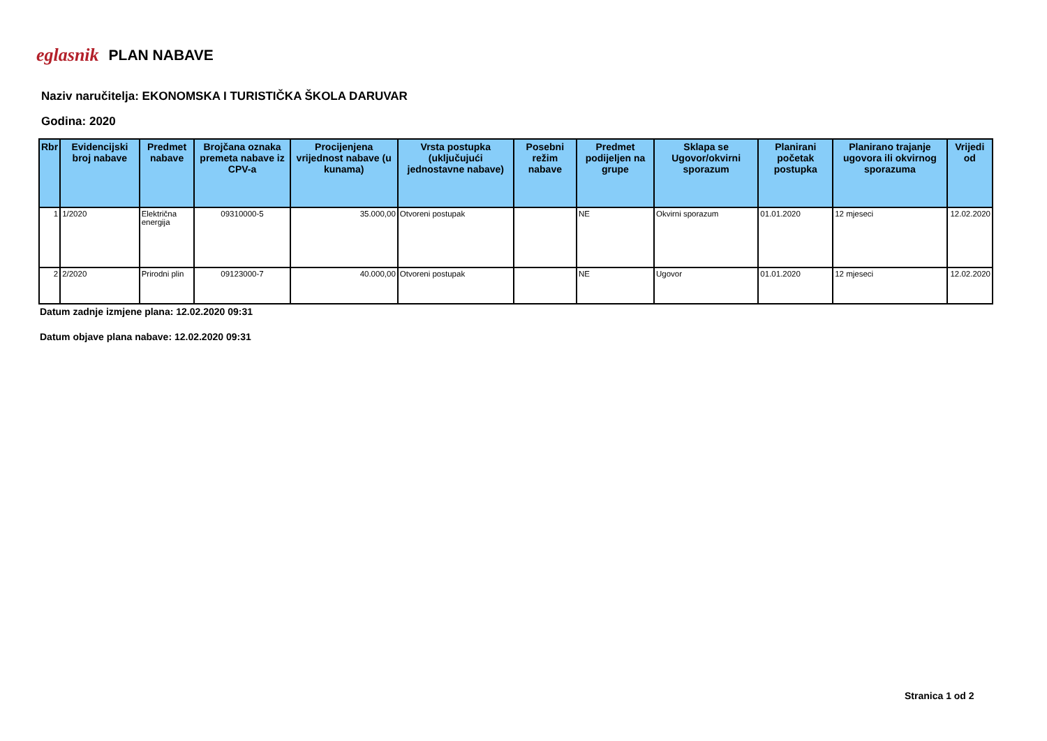eglasnik PLAN NABAVE
Naziv naručitelja: EKONOMSKA I TURISTIČKA ŠKOLA DARUVAR
Godina: 2020
| Rbr | Evidencijski broj nabave | Predmet nabave | Brojčana oznaka premeta nabave iz CPV-a | Procijenjena vrijednost nabave (u kunama) | Vrsta postupka (uključujući jednostavne nabave) | Posebni režim nabave | Predmet podijeljen na grupe | Sklapa se Ugovor/okvirni sporazum | Planirani početak postupka | Planirano trajanje ugovora ili okvirnog sporazuma | Vrijedi od |
| --- | --- | --- | --- | --- | --- | --- | --- | --- | --- | --- | --- |
| 1 | 1/2020 | Električna energija | 09310000-5 | 35.000,00 | Otvoreni postupak | | NE | Okvirni sporazum | 01.01.2020 | 12 mjeseci | 12.02.2020 |
| 2 | 2/2020 | Prirodni plin | 09123000-7 | 40.000,00 | Otvoreni postupak | | NE | Ugovor | 01.01.2020 | 12 mjeseci | 12.02.2020 |
Datum zadnje izmjene plana: 12.02.2020 09:31
Datum objave plana nabave: 12.02.2020 09:31
Stranica 1 od 2